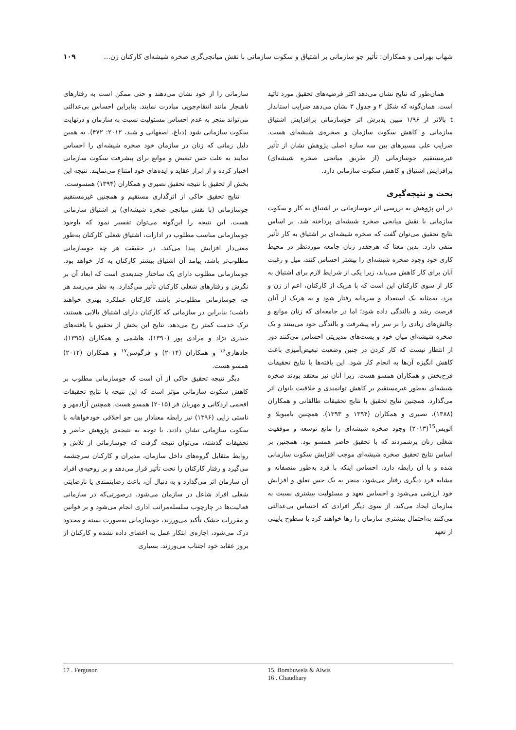شهاب بهرامی و همکاران: تأثیر جو سازمانی بر اشتیاق و سکوت سازمانی با نقش میانجی‌گری صخره شیشه‌ای کارکنان زن... ۱۰۹
همان‌طور که نتایج نشان می‌دهد اکثر فرضیه‌های تحقیق مورد تائید است. همان‌گونه که شکل ۲ و جدول ۳ نشان می‌دهد ضرایب استاندار t بالاتر از ۱/۹۶ مبین پذیرش اثر جوسازمانی برافزایش اشتیاق سازمانی و کاهش سکوت سازمان و صخره‌ی شیشه‌ای هست. ضرایب علی مسیرهای بین سه سازه اصلی پژوهش نشان از تأثیر غیرمستقیم جوسازمانی (از طریق میانجی صخره شیشه‌ای) برافزایش اشتیاق و کاهش سکوت سازمانی دارد.
بحث و نتیجه‌گیری
در این پژوهش به بررسی اثر جوسازمانی بر اشتیاق به کار و سکوت سازمانی با نقش میانجی صخره شیشه‌ای پرداخته شد. بر اساس نتایج تحقیق می‌توان گفت که صخره شیشه‌ای بر اشتیاق به کار تأثیر منفی دارد. بدین معنا که هرچقدر زنان جامعه موردنظر در محیط کاری خود وجود صخره شیشه‌ای را بیشتر احساس کنند، میل و رغبت آنان برای کار کاهش می‌یابد، زیرا یکی از شرایط لازم برای اشتیاق به کار از سوی کارکنان این است که با هریک از کارکنان، اعم از زن و مرد، به‌مثابه یک استعداد و سرمایه رفتار شود و به هریک از آنان فرصت رشد و بالندگی داده شود؛ اما در جامعه‌ای که زنان موانع و چالش‌های زیادی را بر سر راه پیشرفت و بالندگی خود می‌بینند و یک صخره شیشه‌ای میان خود و پست‌های مدیریتی احساس می‌کنند دور از انتظار نیست که کار کردن در چنین وضعیت تبعیض‌آمیزی باعث کاهش انگیزه آن‌ها به انجام کار شود. این یافته‌ها با نتایج تحقیقات فرح‌بخش و همکاران همسو هست. زیرا آنان نیز معتقد بودند صخره شیشه‌ای به‌طور غیرمستقیم بر کاهش توانمندی و خلاقیت بانوان اثر می‌گذارد. همچنین نتایج تحقیق با نتایج تحقیقات طالقانی و همکاران (۱۳۸۸)، نصیری و همکاران (۱۳۹۴ و ۱۳۹۳). همچنین بامبویلا و آلویس<sup>15</sup>(۲۰۱۳) وجود صخره شیشه‌ای را مانع توسعه و موفقیت شغلی زنان برشمردند که با تحقیق حاضر همسو بود. همچنین بر اساس نتایج تحقیق صخره شیشه‌ای موجب افزایش سکوت سازمانی شده و با آن رابطه دارد. احساس اینکه با فرد به‌طور منصفانه و مشابه فرد دیگری رفتار می‌شود، منجر به یک حس تعلق و افزایش خود ارزشی می‌شود و احساس تعهد و مسئولیت بیشتری نسبت به سازمان ایجاد می‌کند. از سوی دیگر افرادی که احساس بی‌عدالتی می‌کنند به‌احتمال بیشتری سازمان را رها خواهند کرد یا سطوح پایینی از تعهد
سازمانی را از خود نشان می‌دهند و حتی ممکن است به رفتارهای ناهنجار مانند انتقام‌جویی مبادرت نمایند. بنابراین احساس بی‌عدالتی می‌تواند منجر به عدم احساس مسئولیت نسبت به سازمان و درنهایت سکوت سازمانی شود (دباغ، اصفهانی و شید، ۲۰۱۲: ۴۷۲). به همین دلیل زمانی که زنان در سازمان خود صخره شیشه‌ای را احساس نمایند به علت حس تبعیض و موانع برای پیشرفت سکوت سازمانی اختیار کرده و از ابراز عقاید و ایده‌های خود امتناع می‌نمایند. نتیجه این بخش از تحقیق با نتیجه تحقیق نصیری و همکاران (۱۳۹۴) همسوست.
نتایج تحقیق حاکی از اثرگذاری مستقیم و همچنین غیرمستقیم جوسازمانی (با نقش میانجی صخره شیشه‌ای) بر اشتیاق سازمانی هست. این نتیجه را این‌گونه می‌توان تفسیر نمود که باوجود جوسازمانی مناسب مطلوب در ادارات، اشتیاق شغلی کارکنان به‌طور معنی‌دار افزایش پیدا می‌کند. در حقیقت هر چه جوسازمانی مطلوب‌تر باشد، پیامد آن اشتیاق بیشتر کارکنان به کار خواهد بود. جوسازمانی مطلوب دارای یک ساختار چندبعدی است که ابعاد آن بر نگرش و رفتارهای شغلی کارکنان تأثیر می‌گذارد. به نظر می‌رسد هر چه جوسازمانی مطلوب‌تر باشد، کارکنان عملکرد بهتری خواهند داشت؛ بنابراین در سازمانی که کارکنان دارای اشتیاق بالایی هستند، ترک خدمت کمتر رخ می‌دهد. نتایج این بخش از تحقیق با یافته‌های حیدری نژاد و مرادی پور (۱۳۹۰)، هاشمی و همکاران (۱۳۹۵)، چادهاری<sup>۱۶</sup> و همکاران (۲۰۱۴) و فرگوسن<sup>۱۷</sup> و همکاران (۲۰۱۲) همسو هست.
دیگر نتیجه تحقیق حاکی از آن است که جوسازمانی مطلوب بر کاهش سکوت سازمانی مؤثر است که این نتیجه با نتایج تحقیقات افخمی اردکانی و مهربان فر (۲۰۱۵) همسو هست. همچنین آزادمهر و ناستی زایی (۱۳۹۶) نیز رابطه معنادار بین جو اخلاقی خودخواهانه با سکوت سازمانی نشان دادند. با توجه به نتیجه‌ی پژوهش حاضر و تحقیقات گذشته، می‌توان نتیجه گرفت که جوسازمانی از تلاش و روابط متقابل گروه‌های داخل سازمان، مدیران و کارکنان سرچشمه می‌گیرد و رفتار کارکنان را تحت تأثیر قرار می‌دهد و بر روحیه‌ی افراد آن سازمان اثر می‌گذارد و به دنبال آن، باعث رضایتمندی یا نارضایتی شغلی افراد شاغل در سازمان می‌شود. درصورتی‌که در سازمانی فعالیت‌ها در چارچوب سلسله‌مراتب اداری انجام می‌شود و بر قوانین و مقررات خشک تأکید می‌ورزند، جوسازمانی به‌صورت بسته و محدود درک می‌شود، اجازه‌ی ابتکار عمل به اعضای داده نشده و کارکنان از بروز عقاید خود اجتناب می‌ورزند. بسیاری
17 . Ferguson 15. Bombuwela & Alwis
16 . Chaudhary